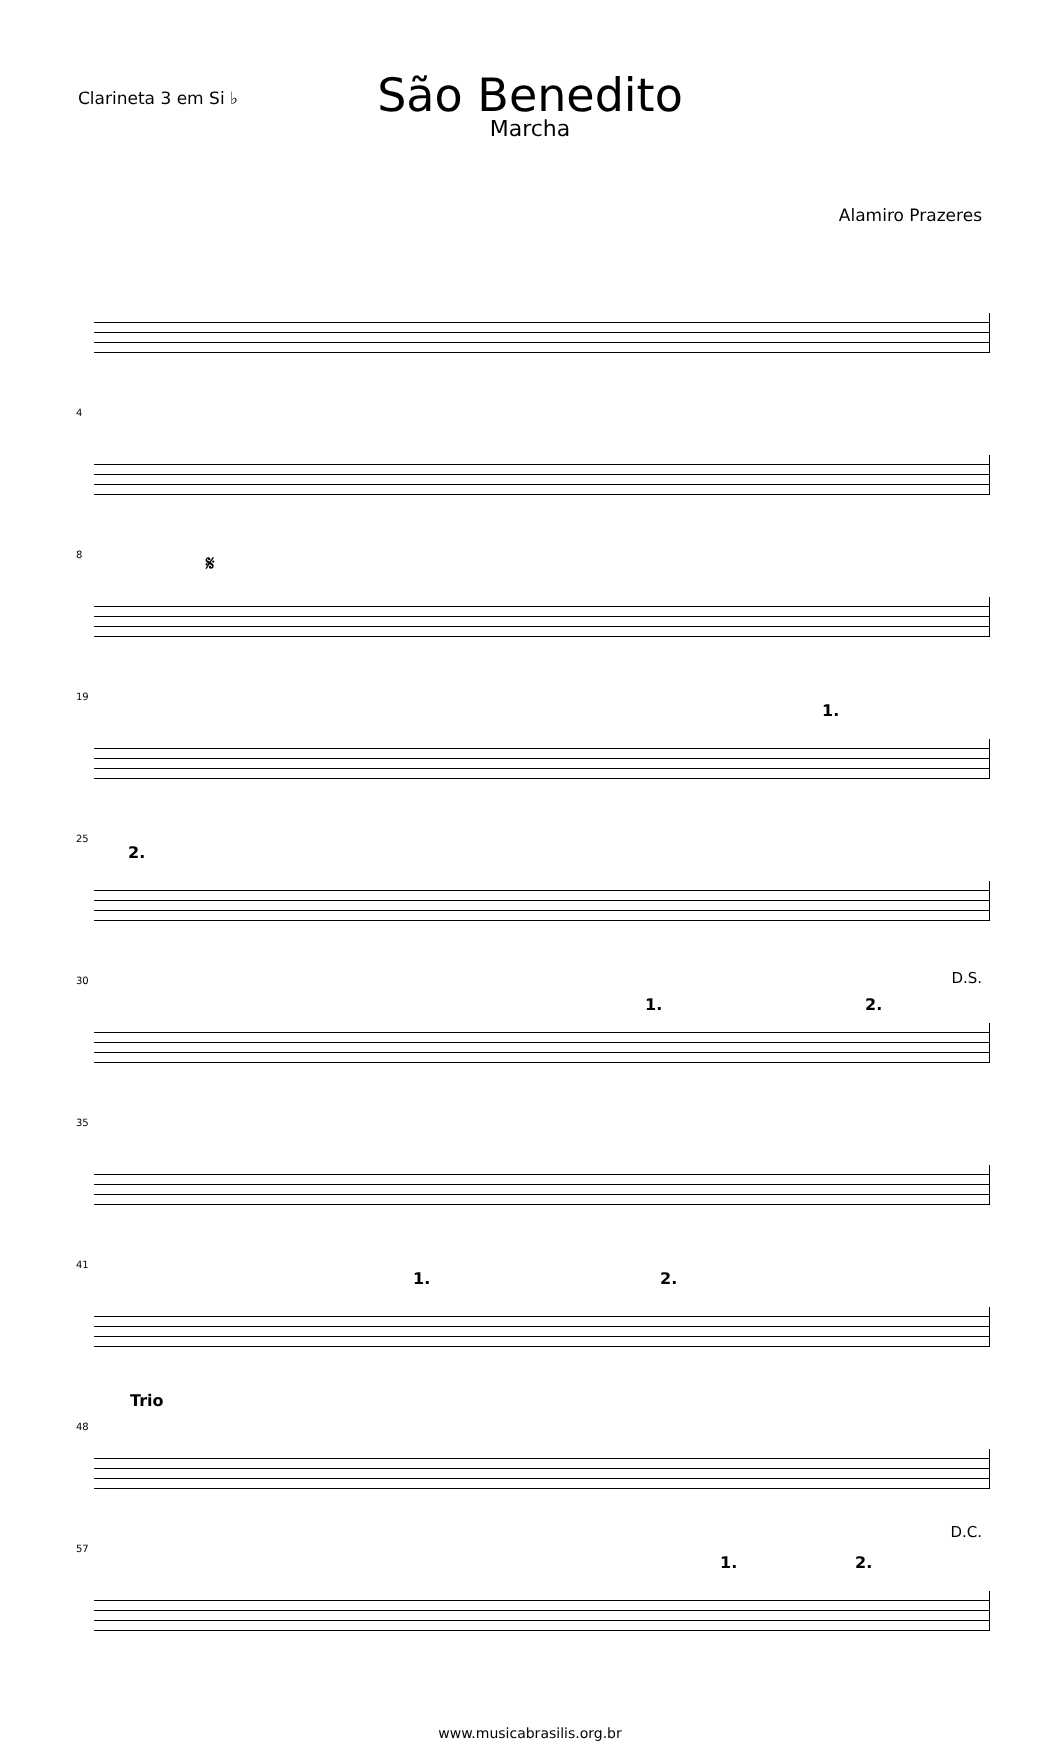Clarineta 3 em Si ♭
São Benedito
Marcha
Alamiro Prazeres
4
8 𝄋
19
1.
25
2.
30
1. 2.
D.S.
35
41
1. 2.
Trio
48
57
1. 2.
D.C.
www.musicabrasilis.org.br